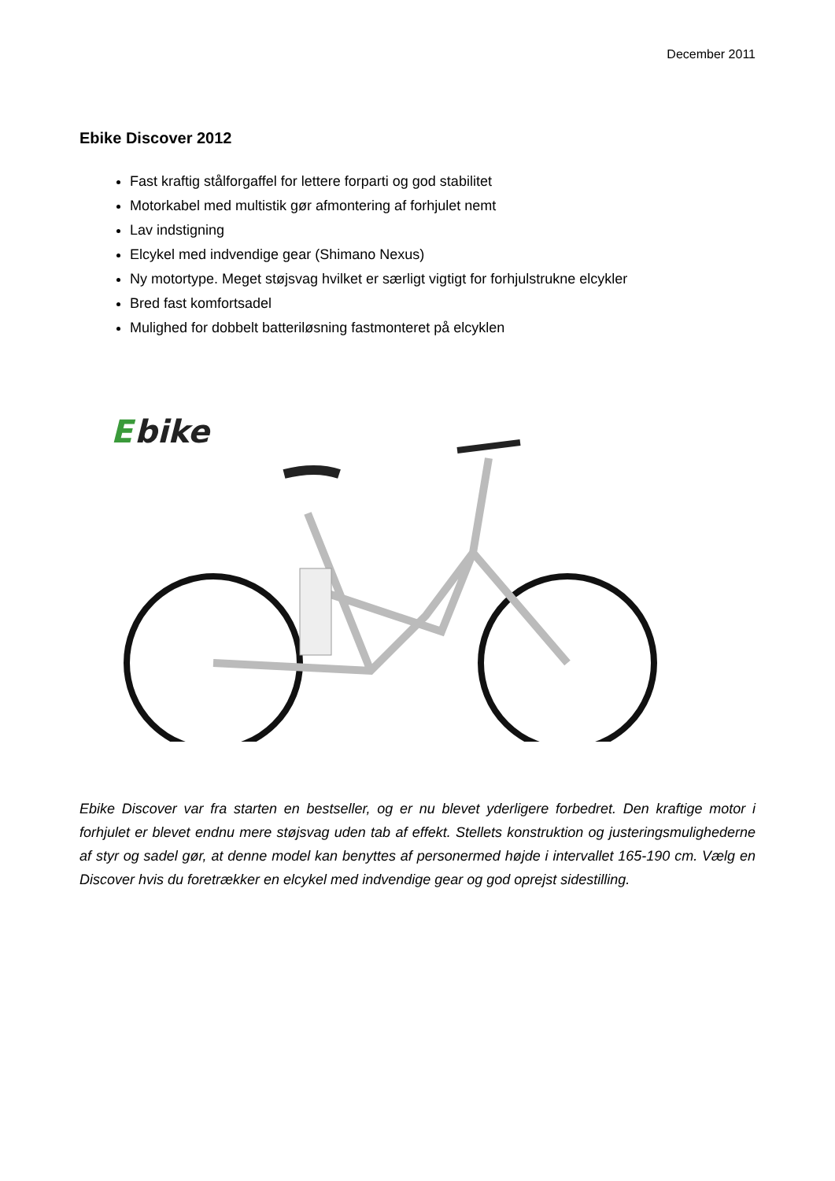December 2011
Ebike Discover 2012
Fast kraftig stålforgaffel for lettere forparti og god stabilitet
Motorkabel med multistik gør afmontering af forhjulet nemt
Lav indstigning
Elcykel med indvendige gear (Shimano Nexus)
Ny motortype. Meget støjsvag hvilket er særligt vigtigt for forhjulstrukne elcykler
Bred fast komfortsadel
Mulighed for dobbelt batteriløsning fastmonteret på elcyklen
E
bike
Ebike Discover var fra starten en bestseller, og er nu blevet yderligere forbedret. Den kraftige motor i forhjulet er blevet endnu mere støjsvag uden tab af effekt. Stellets konstruktion og justeringsmulighederne af styr og sadel gør, at denne model kan benyttes af personermed højde i intervallet 165-190 cm. Vælg en Discover hvis du foretrækker en elcykel med indvendige gear og god oprejst sidestilling.